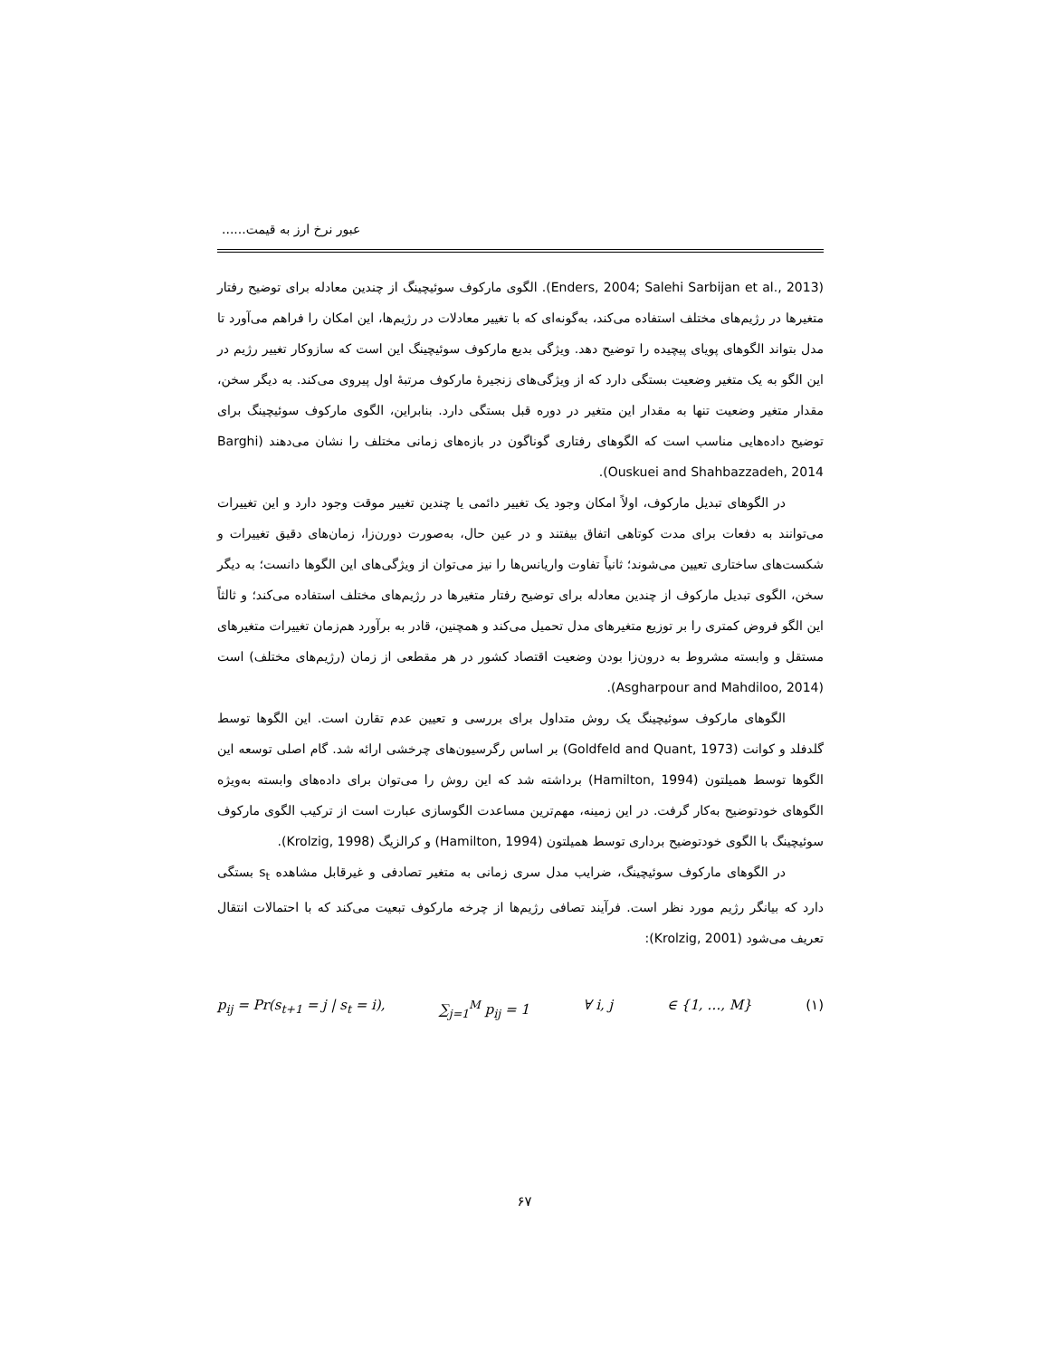عبور نرخ ارز به قیمت......
(Enders, 2004; Salehi Sarbijan et al., 2013). الگوی مارکوف سوئیچینگ از چندین معادله برای توضیح رفتار متغیرها در رژیم‌های مختلف استفاده می‌کند، به‌گونه‌ای که با تغییر معادلات در رژیم‌ها، این امکان را فراهم می‌آورد تا مدل بتواند الگوهای پویای پیچیده را توضیح دهد. ویژگی بدیع مارکوف سوئیچینگ این است که سازوکار تغییر رژیم در این الگو به یک متغیر وضعیت بستگی دارد که از ویژگی‌های زنجیرهٔ مارکوف مرتبهٔ اول پیروی می‌کند. به دیگر سخن، مقدار متغیر وضعیت تنها به مقدار این متغیر در دوره قبل بستگی دارد. بنابراین، الگوی مارکوف سوئیچینگ برای توضیح داده‌هایی مناسب است که الگوهای رفتاری گوناگون در بازه‌های زمانی مختلف را نشان می‌دهند (Barghi Ouskuei and Shahbazzadeh, 2014).
در الگوهای تبدیل مارکوف، اولاً امکان وجود یک تغییر دائمی یا چندین تغییر موقت وجود دارد و این تغییرات می‌توانند به دفعات برای مدت کوتاهی اتفاق بیفتند و در عین حال، به‌صورت دورن‌زا، زمان‌های دقیق تغییرات و شکست‌های ساختاری تعیین می‌شوند؛ ثانیاً تفاوت واریانس‌ها را نیز می‌توان از ویژگی‌های این الگوها دانست؛ به دیگر سخن، الگوی تبدیل مارکوف از چندین معادله برای توضیح رفتار متغیرها در رژیم‌های مختلف استفاده می‌کند؛ و ثالثاً این الگو فروض کمتری را بر توزیع متغیرهای مدل تحمیل می‌کند و همچنین، قادر به برآورد هم‌زمان تغییرات متغیرهای مستقل و وابسته مشروط به درون‌زا بودن وضعیت اقتصاد کشور در هر مقطعی از زمان (رژیم‌های مختلف) است (Asgharpour and Mahdiloo, 2014).
الگوهای مارکوف سوئیچینگ یک روش متداول برای بررسی و تعیین عدم تقارن است. این الگوها توسط گلدفلد و کوانت (Goldfeld and Quant, 1973) بر اساس رگرسیون‌های چرخشی ارائه شد. گام اصلی توسعه این الگوها توسط همیلتون (Hamilton, 1994) برداشته شد که این روش را می‌توان برای داده‌های وابسته به‌ویژه الگوهای خودتوضیح به‌کار گرفت. در این زمینه، مهم‌ترین مساعدت الگوسازی عبارت است از ترکیب الگوی مارکوف سوئیچینگ با الگوی خودتوضیح برداری توسط همیلتون (Hamilton, 1994) و کرالزیگ (Krolzig, 1998).
در الگوهای مارکوف سوئیچینگ، ضرایب مدل سری زمانی به متغیر تصادفی و غیرقابل مشاهده s<sub>t</sub> بستگی دارد که بیانگر رژیم مورد نظر است. فرآیند تصافی رژیم‌ها از چرخه مارکوف تبعیت می‌کند که با احتمالات انتقال تعریف می‌شود (Krolzig, 2001):
p<sub>ij</sub> = Pr(s<sub>t+1</sub> = j | s<sub>t</sub> = i), ∑<sub>j=1</sub><sup>M</sup> p<sub>ij</sub> = 1 ∀ i, j ∈ {1, …, M} (۱)
۶۷